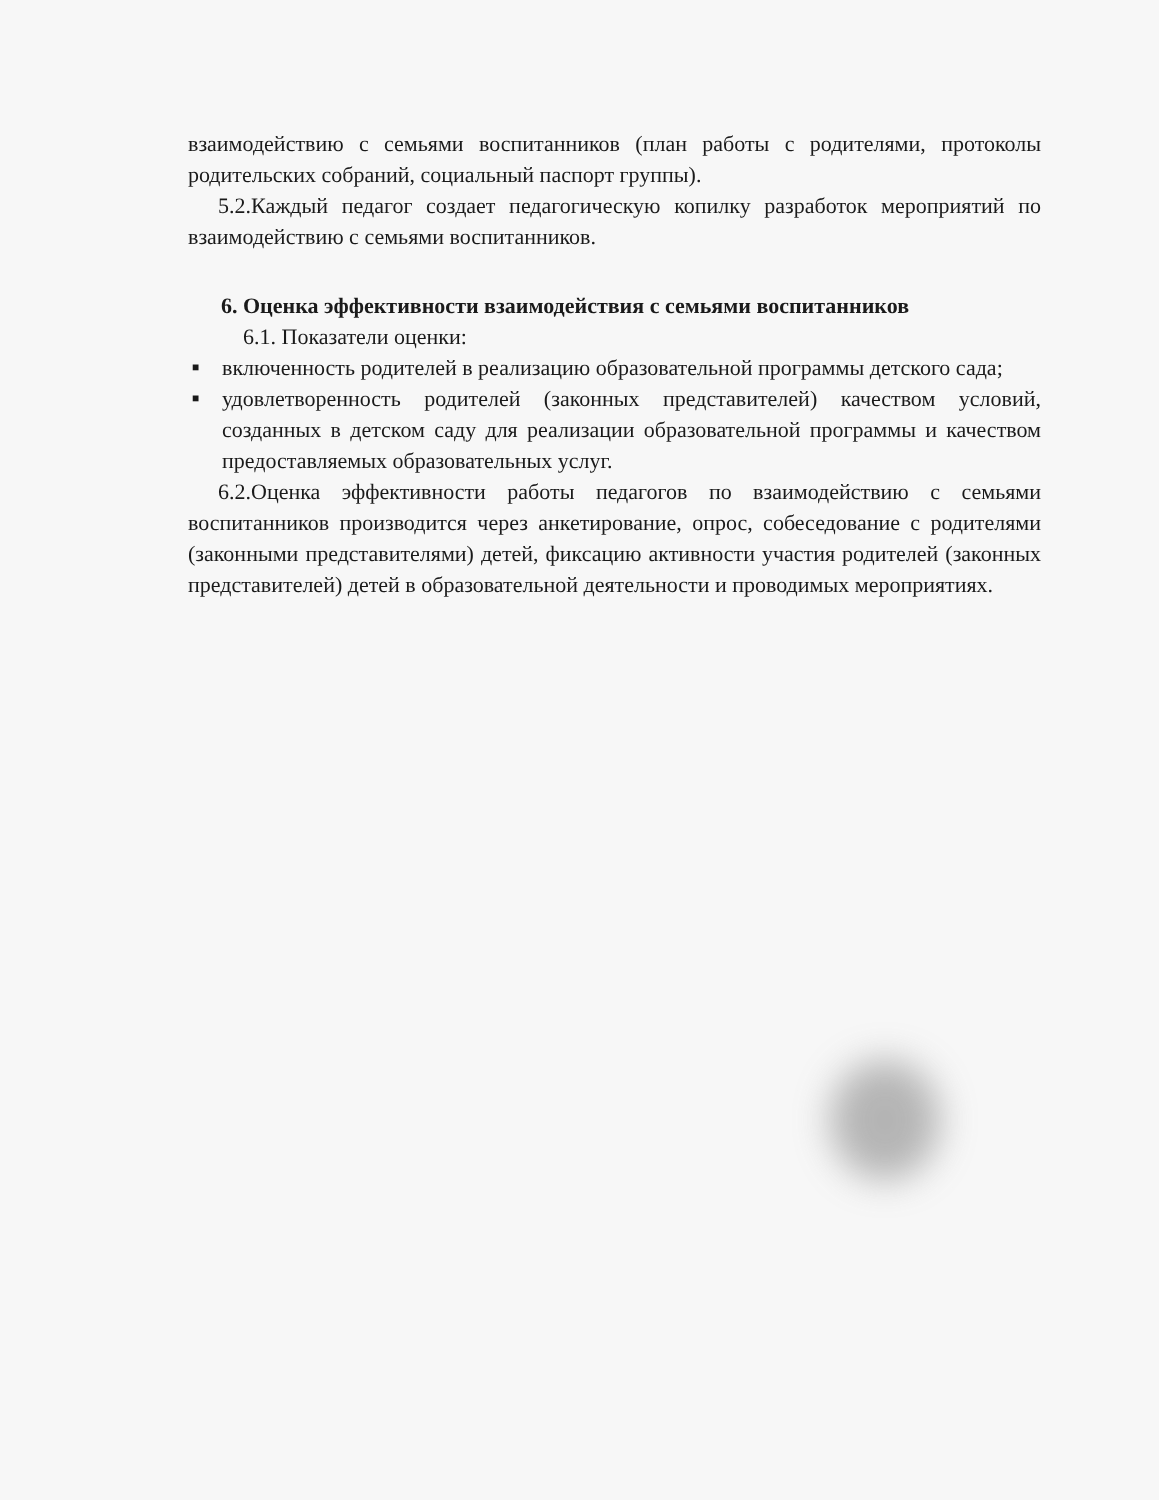взаимодействию с семьями воспитанников (план работы с родителями, протоколы родительских собраний, социальный паспорт группы).
5.2.Каждый педагог создает педагогическую копилку разработок мероприятий по взаимодействию с семьями воспитанников.
6. Оценка эффективности взаимодействия с семьями воспитанников
6.1. Показатели оценки:
■ включенность родителей в реализацию образовательной программы детского сада;
■ удовлетворенность родителей (законных представителей) качеством условий, созданных в детском саду для реализации образовательной программы и качеством предоставляемых образовательных услуг.
6.2.Оценка эффективности работы педагогов по взаимодействию с семьями воспитанников производится через анкетирование, опрос, собеседование с родителями (законными представителями) детей, фиксацию активности участия родителей (законных представителей) детей в образовательной деятельности и проводимых мероприятиях.